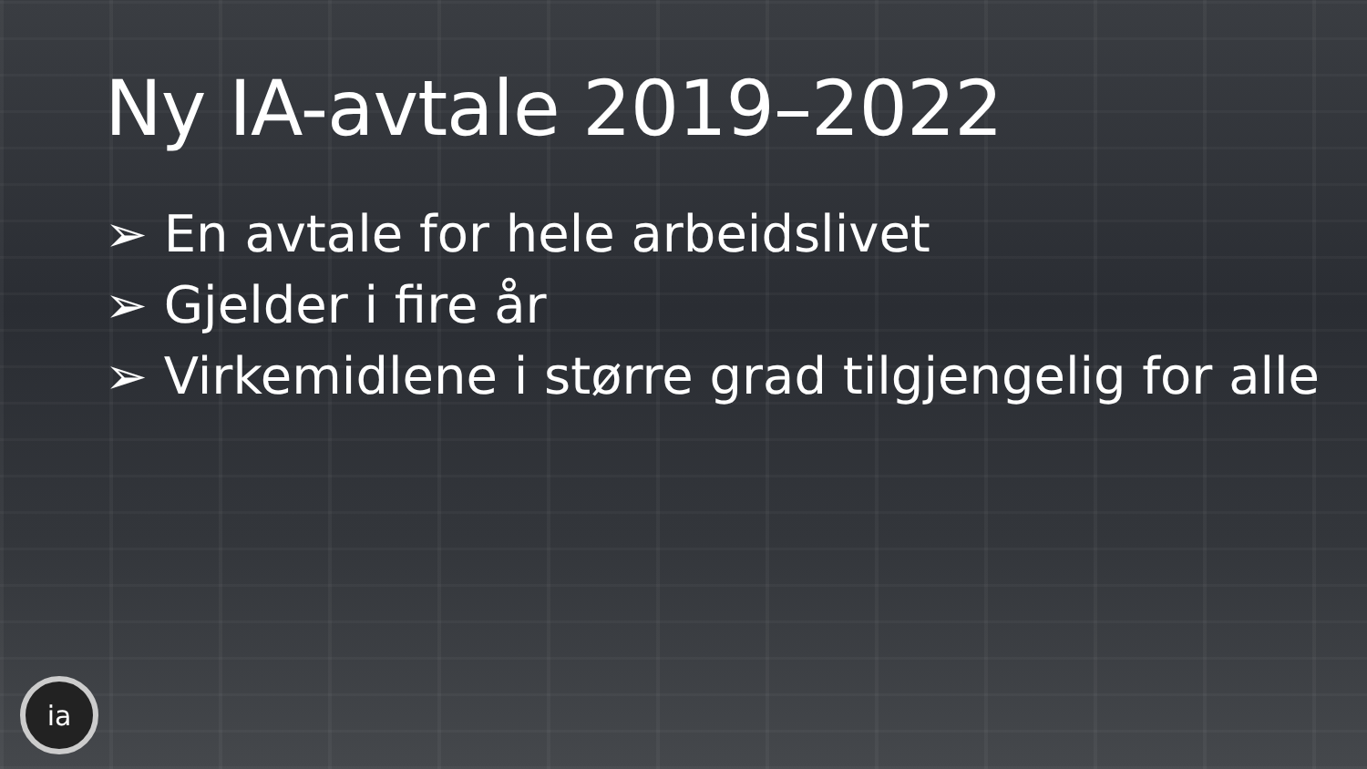Ny IA-avtale 2019–2022
➢ En avtale for hele arbeidslivet
➢ Gjelder i fire år
➢ Virkemidlene i større grad tilgjengelig for alle
ia